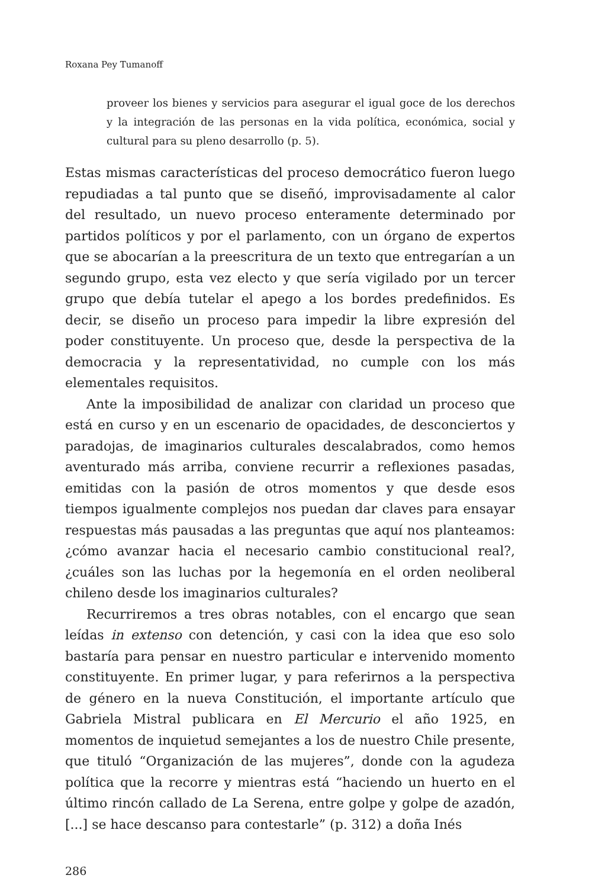Roxana Pey Tumanoff
proveer los bienes y servicios para asegurar el igual goce de los derechos y la integración de las personas en la vida política, económica, social y cultural para su pleno desarrollo (p. 5).
Estas mismas características del proceso democrático fueron luego repudiadas a tal punto que se diseñó, improvisadamente al calor del resultado, un nuevo proceso enteramente determinado por partidos políticos y por el parlamento, con un órgano de expertos que se abocarían a la preescritura de un texto que entregarían a un segundo grupo, esta vez electo y que sería vigilado por un tercer grupo que debía tutelar el apego a los bordes predefinidos. Es decir, se diseño un proceso para impedir la libre expresión del poder constituyente. Un proceso que, desde la perspectiva de la democracia y la representatividad, no cumple con los más elementales requisitos.
Ante la imposibilidad de analizar con claridad un proceso que está en curso y en un escenario de opacidades, de desconciertos y paradojas, de imaginarios culturales descalabrados, como hemos aventurado más arriba, conviene recurrir a reflexiones pasadas, emitidas con la pasión de otros momentos y que desde esos tiempos igualmente complejos nos puedan dar claves para ensayar respuestas más pausadas a las preguntas que aquí nos planteamos: ¿cómo avanzar hacia el necesario cambio constitucional real?, ¿cuáles son las luchas por la hegemonía en el orden neoliberal chileno desde los imaginarios culturales?
Recurriremos a tres obras notables, con el encargo que sean leídas in extenso con detención, y casi con la idea que eso solo bastaría para pensar en nuestro particular e intervenido momento constituyente. En primer lugar, y para referirnos a la perspectiva de género en la nueva Constitución, el importante artículo que Gabriela Mistral publicara en El Mercurio el año 1925, en momentos de inquietud semejantes a los de nuestro Chile presente, que tituló “Organización de las mujeres”, donde con la agudeza política que la recorre y mientras está “haciendo un huerto en el último rincón callado de La Serena, entre golpe y golpe de azadón, [...] se hace descanso para contestarle” (p. 312) a doña Inés
286